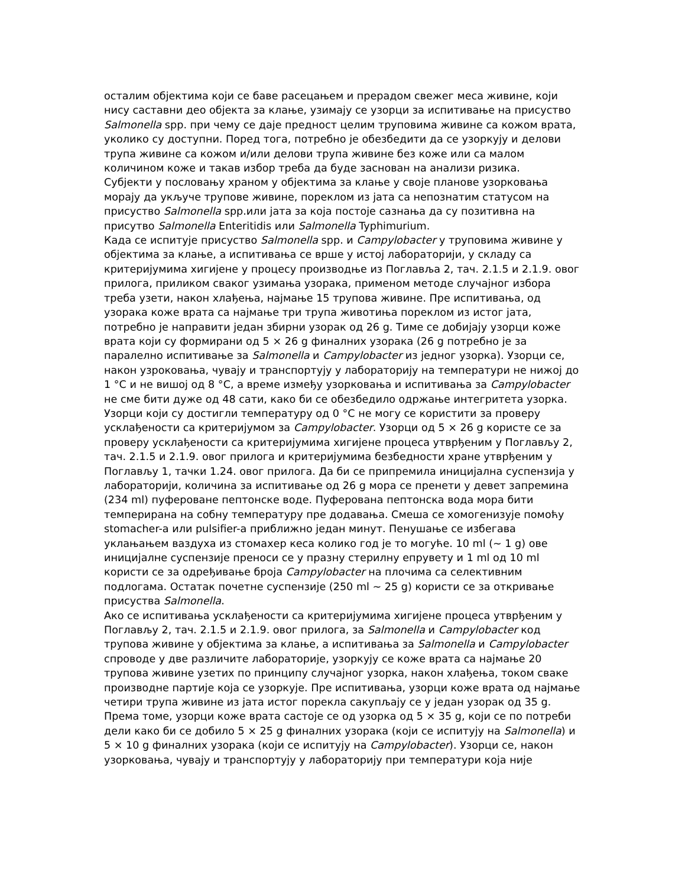осталим објектима који се баве расецањем и прерадом свежег меса живине, који нису саставни део објекта за клање, узимају се узорци за испитивање на присуство Salmonella spp. при чему се даје предност целим труповима живине са кожом врата, уколико су доступни. Поред тога, потребно је обезбедити да се узоркују и делови трупа живине са кожом и/или делови трупа живине без коже или са малом количином коже и такав избор треба да буде заснован на анализи ризика.
Субјекти у пословању храном у објектима за клање у своје планове узорковања морају да укључе трупове живине, пореклом из јата са непознатим статусом на присуство Salmonella spp.или јата за која постоје сазнања да су позитивна на присутво Salmonella Enteritidis или Salmonella Typhimurium.
Када се испитује присуство Salmonella spp. и Campylobacter у труповима живине у објектима за клање, а испитивања се врше у истој лабораторији, у складу са критеријумима хигијене у процесу производње из Поглавља 2, тач. 2.1.5 и 2.1.9. овог прилога, приликом сваког узимања узорака, применом методе случајног избора треба узети, након хлађења, најмање 15 трупова живине. Пре испитивања, од узорака коже врата са најмање три трупа животиња пореклом из истог јата, потребно је направити један збирни узорак од 26 g. Тиме се добијају узорци коже врата који су формирани од 5 × 26 g финалних узорака (26 g потребно је за паралелно испитивање за Salmonella и Campylobacter из једног узорка). Узорци се, након узроковања, чувају и транспортују у лабораторију на температури не нижој до 1 °C и не вишој од 8 °C, а време између узорковања и испитивања за Campylobacter не сме бити дуже од 48 сати, како би се обезбедило одржање интегритета узорка. Узорци који су достигли температуру од 0 °C не могу се користити за проверу усклађености са критеријумом за Campylobacter. Узорци од 5 × 26 g користе се за проверу усклађености са критеријумима хигијене процеса утврђеним у Поглављу 2, тач. 2.1.5 и 2.1.9. овог прилога и критеријумима безбедности хране утврђеним у Поглављу 1, тачки 1.24. овог прилога. Да би се припремила иницијална суспензија у лабораторији, количина за испитивање од 26 g мора се пренети у девет запремина (234 ml) пуфероване пептонске воде. Пуферована пептонска вода мора бити темперирана на собну температуру пре додавања. Смеша се хомогенизује помоћу stomacher-a или pulsifier-a приближно један минут. Пенушање се избегава уклањањем ваздуха из стомахер кеса колико год је то могуће. 10 ml (~ 1 g) ове иницијалне суспензије преноси се у празну стерилну епрувету и 1 ml од 10 ml користи се за одређивање броја Campylobacter на плочима са селективним подлогама. Остатак почетне суспензије (250 ml ~ 25 g) користи се за откривање присуства Salmonella.
Ако се испитивања усклађености са критеријумима хигијене процеса утврђеним у Поглављу 2, тач. 2.1.5 и 2.1.9. овог прилога, за Salmonella и Campylobacter код трупова живине у објектима за клање, а испитивања за Salmonella и Campylobacter спроводе у две различите лабораторије, узоркују се коже врата са најмање 20 трупова живине узетих по принципу случајног узорка, након хлађења, током сваке производне партије која се узоркује. Пре испитивања, узорци коже врата од најмање четири трупа живине из јата истог порекла сакупљају се у један узорак од 35 g. Према томе, узорци коже врата састоје се од узорка од 5 × 35 g, који се по потреби дели како би се добило 5 × 25 g финалних узорака (који се испитују на Salmonella) и 5 × 10 g финалних узорака (који се испитују на Campylobacter). Узорци се, након узорковања, чувају и транспортују у лабораторију при температури која није